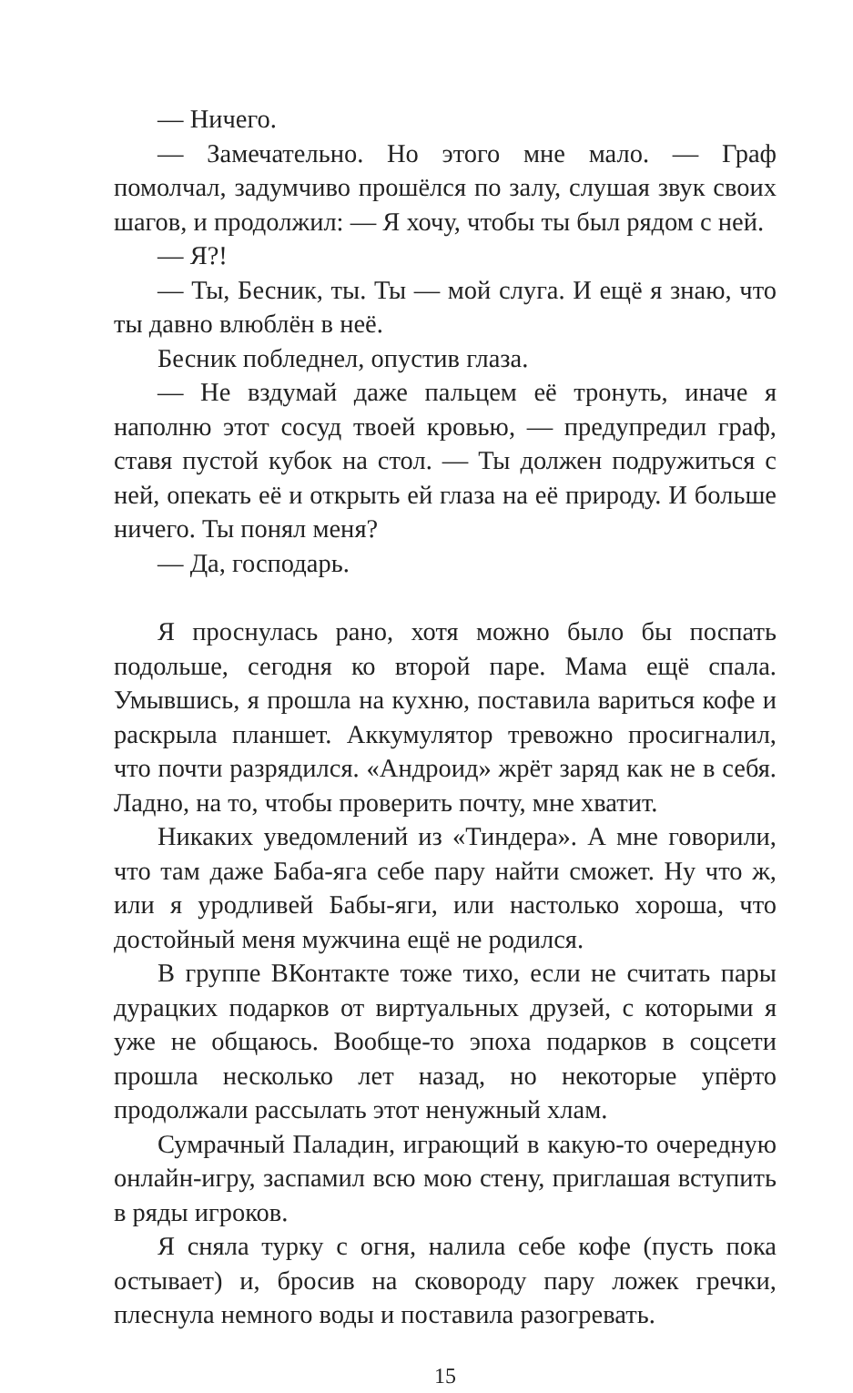— Ничего.
— Замечательно. Но этого мне мало. — Граф помолчал, задумчиво прошёлся по залу, слушая звук своих шагов, и продолжил: — Я хочу, чтобы ты был рядом с ней.
— Я?!
— Ты, Бесник, ты. Ты — мой слуга. И ещё я знаю, что ты давно влюблён в неё.
Бесник побледнел, опустив глаза.
— Не вздумай даже пальцем её тронуть, иначе я наполню этот сосуд твоей кровью, — предупредил граф, ставя пустой кубок на стол. — Ты должен подружиться с ней, опекать её и открыть ей глаза на её природу. И больше ничего. Ты понял меня?
— Да, господарь.
Я проснулась рано, хотя можно было бы поспать подольше, сегодня ко второй паре. Мама ещё спала. Умывшись, я прошла на кухню, поставила вариться кофе и раскрыла планшет. Аккумулятор тревожно просигналил, что почти разрядился. «Андроид» жрёт заряд как не в себя. Ладно, на то, чтобы проверить почту, мне хватит.
Никаких уведомлений из «Тиндера». А мне говорили, что там даже Баба-яга себе пару найти сможет. Ну что ж, или я уродливей Бабы-яги, или настолько хороша, что достойный меня мужчина ещё не родился.
В группе ВКонтакте тоже тихо, если не считать пары дурацких подарков от виртуальных друзей, с которыми я уже не общаюсь. Вообще-то эпоха подарков в соцсети прошла несколько лет назад, но некоторые упёрто продолжали рассылать этот ненужный хлам.
Сумрачный Паладин, играющий в какую-то очередную онлайн-игру, заспамил всю мою стену, приглашая вступить в ряды игроков.
Я сняла турку с огня, налила себе кофе (пусть пока остывает) и, бросив на сковороду пару ложек гречки, плеснула немного воды и поставила разогревать.
15